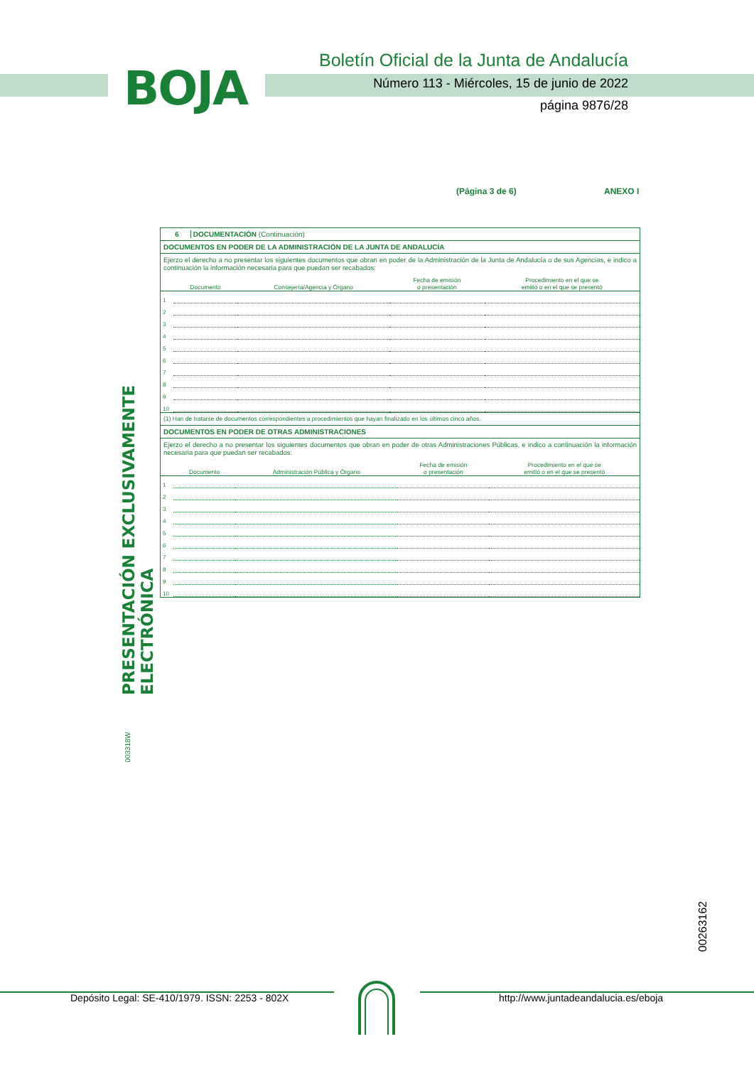BOJA
Boletín Oficial de la Junta de Andalucía
Número 113 - Miércoles, 15 de junio de 2022
página 9876/28
(Página 3 de 6) ANEXO I
6 DOCUMENTACIÓN (Continuación)
DOCUMENTOS EN PODER DE LA ADMINISTRACIÓN DE LA JUNTA DE ANDALUCÍA
Ejerzo el derecho a no presentar los siguientes documentos que obran en poder de la Administración de la Junta de Andalucía o de sus Agencias, e indico a continuación la información necesaria para que puedan ser recabados:
| | Documento | Consejería/Agencia y Órgano | Fecha de emisión o presentación | Procedimiento en el que se emitió o en el que se presentó |
| --- | --- | --- | --- | --- |
| 1 | | | | |
| 2 | | | | |
| 3 | | | | |
| 4 | | | | |
| 5 | | | | |
| 6 | | | | |
| 7 | | | | |
| 8 | | | | |
| 9 | | | | |
| 10 | | | | |
(1) Han de tratarse de documentos correspondientes a procedimientos que hayan finalizado en los últimos cinco años.
DOCUMENTOS EN PODER DE OTRAS ADMINISTRACIONES
Ejerzo el derecho a no presentar los siguientes documentos que obran en poder de otras Administraciones Públicas, e indico a continuación la información necesaria para que puedan ser recabados:
| | Documento | Administración Pública y Órgano | Fecha de emisión o presentación | Procedimiento en el que se emitió o en el que se presentó |
| --- | --- | --- | --- | --- |
| 1 | | | | |
| 2 | | | | |
| 3 | | | | |
| 4 | | | | |
| 5 | | | | |
| 6 | | | | |
| 7 | | | | |
| 8 | | | | |
| 9 | | | | |
| 10 | | | | |
PRESENTACIÓN EXCLUSIVAMENTE ELECTRÓNICA
003318W
00263162
Depósito Legal: SE-410/1979. ISSN: 2253 - 802X
http://www.juntadeandalucia.es/eboja